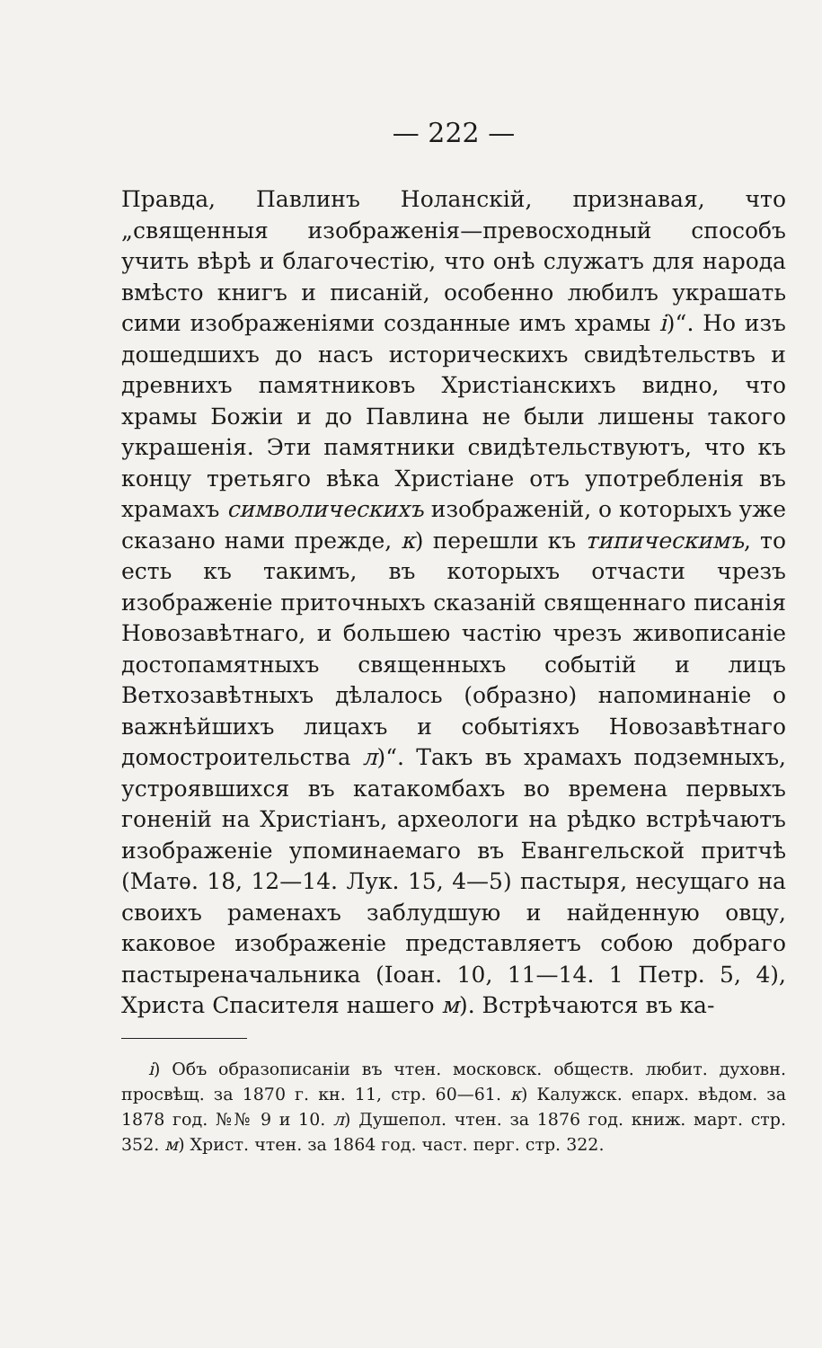— 222 —
Правда, Павлинъ Ноланскій, признавая, что „священныя изображенія—превосходный способъ учить вѣрѣ и благочестію, что онѣ служатъ для народа вмѣсто книгъ и писаній, особенно любилъ украшать сими изображеніями созданные имъ храмы і)“. Но изъ дошедшихъ до насъ историческихъ свидѣтельствъ и древнихъ памятниковъ Христіанскихъ видно, что храмы Божіи и до Павлина не были лишены такого украшенія. Эти памятники свидѣтельствуютъ, что къ концу третьяго вѣка Христіане отъ употребленія въ храмахъ символическихъ изображеній, о которыхъ уже сказано нами прежде, к) перешли къ типическимъ, то есть къ такимъ, въ которыхъ отчасти чрезъ изображеніе приточныхъ сказаній священнаго писанія Новозавѣтнаго, и большею частію чрезъ живописаніе достопамятныхъ священныхъ событій и лицъ Ветхозавѣтныхъ дѣлалось (образно) напоминаніе о важнѣйшихъ лицахъ и событіяхъ Новозавѣтнаго домостроительства л)“. Такъ въ храмахъ подземныхъ, устроявшихся въ катакомбахъ во времена первыхъ гоненій на Христіанъ, археологи на рѣдко встрѣчаютъ изображеніе упоминаемаго въ Евангельской притчѣ (Матѳ. 18, 12—14. Лук. 15, 4—5) пастыря, несущаго на своихъ раменахъ заблудшую и найденную овцу, каковое изображеніе представляетъ собою добраго пастыреначальника (Іоан. 10, 11—14. 1 Петр. 5, 4), Христа Спасителя нашего м). Встрѣчаются въ ка-
і) Объ образописаніи въ чтен. московск. обществ. любит. духовн. просвѣщ. за 1870 г. кн. 11, стр. 60—61. к) Калужск. епарх. вѣдом. за 1878 год. №№ 9 и 10. л) Душепол. чтен. за 1876 год. книж. март. стр. 352. м) Христ. чтен. за 1864 год. част. перг. стр. 322.